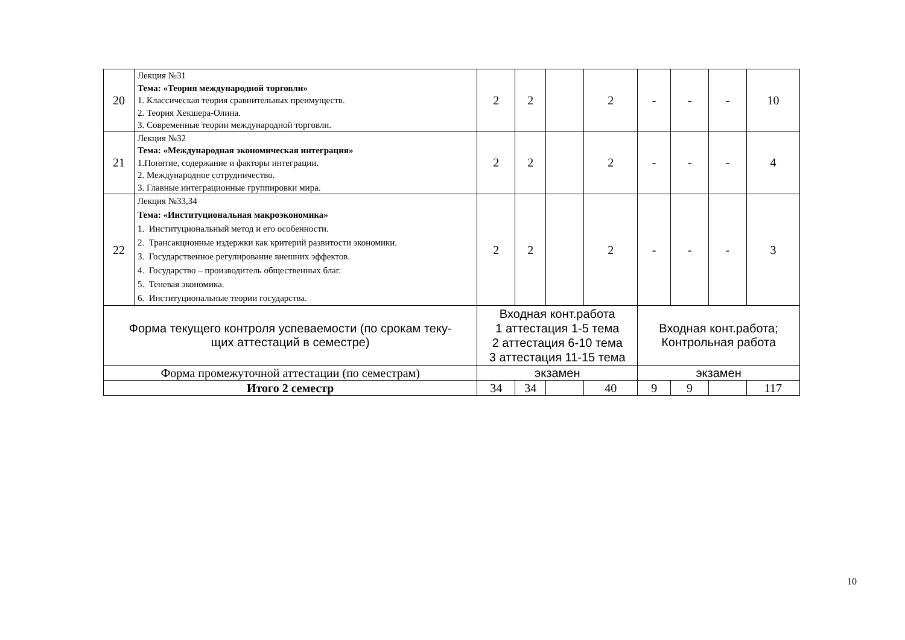| 20 | Лекция №31 Тема: «Теория международной торговли» 1. Классическая теория сравнительных преимуществ. 2. Теория Хекшера-Олина. 3. Современные теории международной торговли. | 2 | 2 | | 2 | - | - | - | 10 |
| 21 | Лекция №32 Тема: «Международная экономическая интеграция» 1.Понятие, содержание и факторы интеграции. 2. Международное сотрудничество. 3. Главные интеграционные группировки мира. | 2 | 2 | | 2 | - | - | - | 4 |
| 22 | Лекция №33,34 Тема: «Институциональная макроэкономика» 1. Институциональный метод и его особенности. 2. Трансакционные издержки как критерий развитости экономики. 3. Государственное регулирование внешних эффектов. 4. Государство – производитель общественных благ. 5. Теневая экономика. 6. Институциональные теории государства. | 2 | 2 | | 2 | - | - | - | 3 |
| Форма текущего контроля успеваемости (по срокам теку- щих аттестаций в семестре) | | Входная конт.работа 1 аттестация 1-5 тема 2 аттестация 6-10 тема 3 аттестация 11-15 тема | | | | Входная конт.работа; Контрольная работа | | | |
| Форма промежуточной аттестации (по семестрам) | | экзамен | | | | экзамен | | | |
| Итого 2 семестр | | 34 | 34 | | 40 | 9 | 9 | | 117 |
10